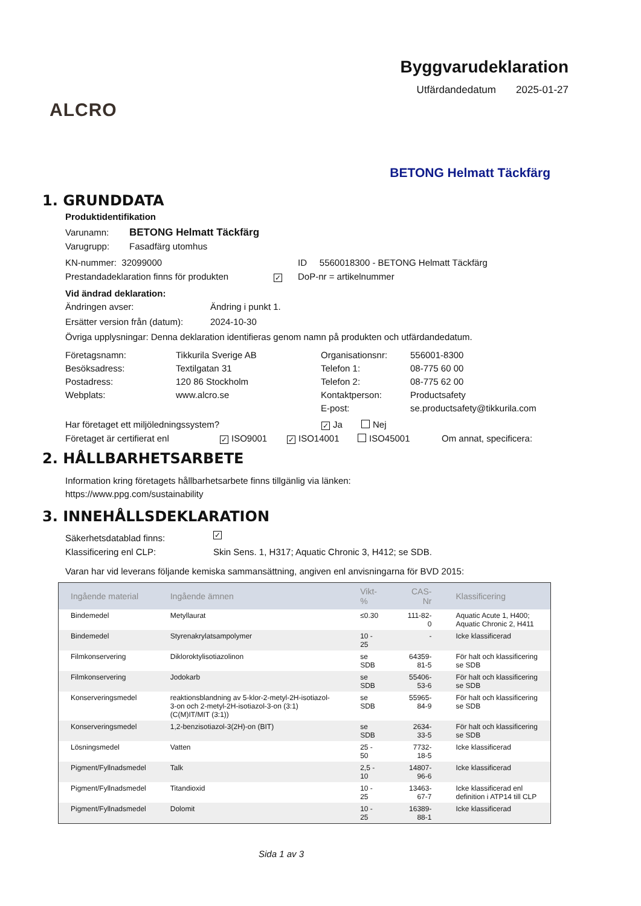ALCRO
Byggvarudeklaration
Utfärdandedatum 2025-01-27
BETONG Helmatt Täckfärg
1. GRUNDDATA
Produktidentifikation
Varunamn: BETONG Helmatt Täckfärg
Varugrupp: Fasadfärg utomhus
KN-nummer: 32099000 ID 5560018300 - BETONG Helmatt Täckfärg
Prestandadeklaration finns för produkten ✓ DoP-nr = artikelnummer
Vid ändrad deklaration:
Ändringen avser: Ändring i punkt 1.
Ersätter version från (datum): 2024-10-30
Övriga upplysningar: Denna deklaration identifieras genom namn på produkten och utfärdandedatum.
Företagsnamn:
Besöksadress:
Postadress:
Webplats:
Tikkurila Sverige AB
Textilgatan 31
120 86 Stockholm
www.alcro.se
Organisationsnr:
Telefon 1:
Telefon 2:
Kontaktperson:
E-post:
556001-8300
08-775 60 00
08-775 62 00
Productsafety
se.productsafety@tikkurila.com
Har företaget ett miljöledningssystem? ✓ Ja Nej
Företaget är certifierat enl ✓ ISO9001 ✓ ISO14001 ISO45001 Om annat, specificera:
2. HÅLLBARHETSARBETE
Information kring företagets hållbarhetsarbete finns tillgänlig via länken:
https://www.ppg.com/sustainability
3. INNEHÅLLSDEKLARATION
Säkerhetsdatablad finns: ✓
Klassificering enl CLP: Skin Sens. 1, H317; Aquatic Chronic 3, H412; se SDB.
Varan har vid leverans följande kemiska sammansättning, angiven enl anvisningarna för BVD 2015:
| Ingående material | Ingående ämnen | Vikt-% | CAS-Nr | Klassificering |
| --- | --- | --- | --- | --- |
| Bindemedel | Metyllaurat | ≤0.30 | 111-82-0 | Aquatic Acute 1, H400; Aquatic Chronic 2, H411 |
| Bindemedel | Styrenakrylatsampolymer | 10 - 25 | - | Icke klassificerad |
| Filmkonservering | Dikloroktylisotiazolinon | se SDB | 64359-81-5 | För halt och klassificering se SDB |
| Filmkonservering | Jodokarb | se SDB | 55406-53-6 | För halt och klassificering se SDB |
| Konserveringsmedel | reaktionsblandning av 5-klor-2-metyl-2H-isotiazol-3-on och 2-metyl-2H-isotiazol-3-on (3:1) (C(M)IT/MIT (3:1)) | se SDB | 55965-84-9 | För halt och klassificering se SDB |
| Konserveringsmedel | 1,2-benzisotiazol-3(2H)-on (BIT) | se SDB | 2634-33-5 | För halt och klassificering se SDB |
| Lösningsmedel | Vatten | 25 - 50 | 7732-18-5 | Icke klassificerad |
| Pigment/Fyllnadsmedel | Talk | 2,5 - 10 | 14807-96-6 | Icke klassificerad |
| Pigment/Fyllnadsmedel | Titandioxid | 10 - 25 | 13463-67-7 | Icke klassificerad enl definition i ATP14 till CLP |
| Pigment/Fyllnadsmedel | Dolomit | 10 - 25 | 16389-88-1 | Icke klassificerad |
Sida 1 av 3